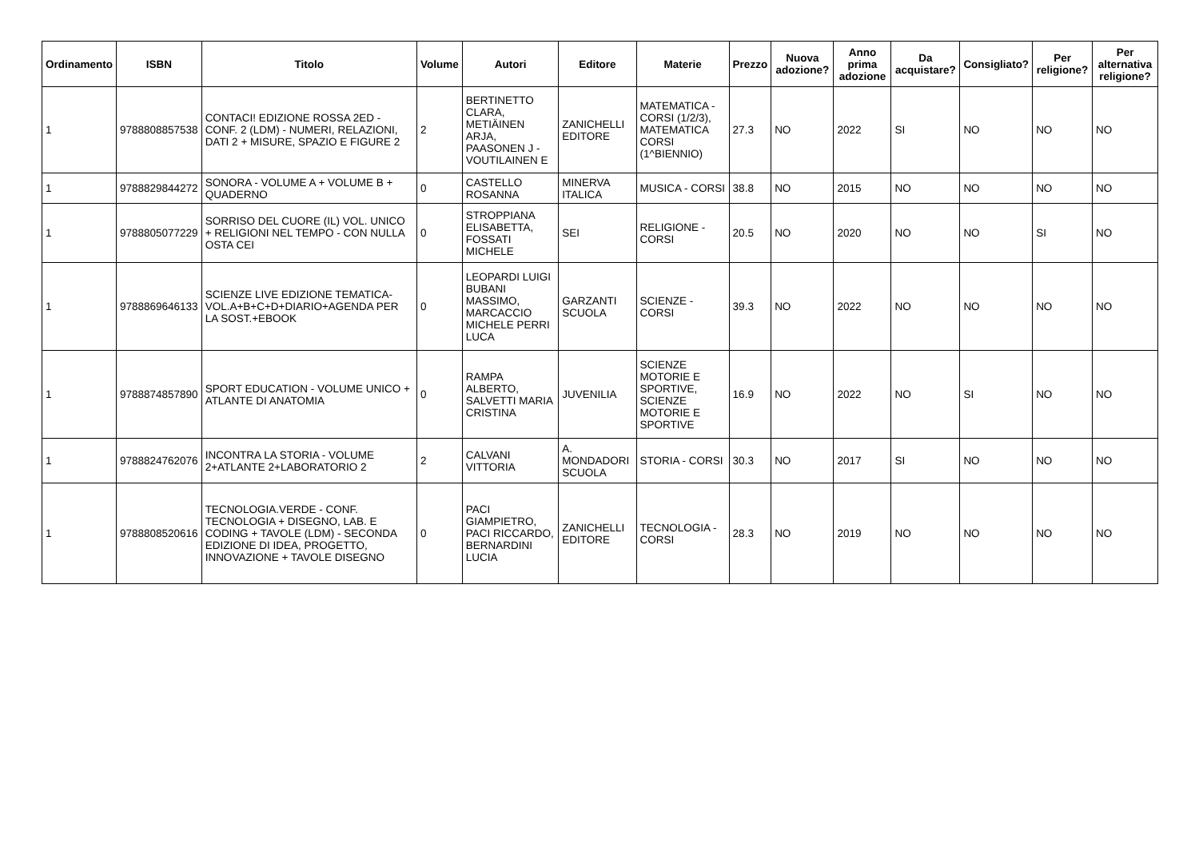| Ordinamento | ISBN | Titolo | Volume | Autori | Editore | Materie | Prezzo | Nuova adozione? | Anno prima adozione | Da acquistare? | Consigliato? | Per religione? | Per alternativa religione? |
| --- | --- | --- | --- | --- | --- | --- | --- | --- | --- | --- | --- | --- | --- |
| 1 | 9788808857538 | CONTACI! EDIZIONE ROSSA 2ED - CONF. 2 (LDM) - NUMERI, RELAZIONI, DATI 2 + MISURE, SPAZIO E FIGURE 2 | 2 | BERTINETTO CLARA, METIÄINEN ARJA, PAASONEN J - VOUTILAINEN E | ZANICHELLI EDITORE | MATEMATICA - CORSI (1/2/3), MATEMATICA CORSI (1^BIENNIO) | 27.3 | NO | 2022 | SI | NO | NO | NO |
| 1 | 9788829844272 | SONORA - VOLUME A + VOLUME B + QUADERNO | 0 | CASTELLO ROSANNA | MINERVA ITALICA | MUSICA - CORSI | 38.8 | NO | 2015 | NO | NO | NO | NO |
| 1 | 9788805077229 | SORRISO DEL CUORE (IL) VOL. UNICO + RELIGIONI NEL TEMPO - CON NULLA OSTA CEI | 0 | STROPPIANA ELISABETTA, FOSSATI MICHELE | SEI | RELIGIONE - CORSI | 20.5 | NO | 2020 | NO | NO | SI | NO |
| 1 | 9788869646133 | SCIENZE LIVE EDIZIONE TEMATICA-VOL.A+B+C+D+DIARIO+AGENDA PER LA SOST.+EBOOK | 0 | LEOPARDI LUIGI BUBANI MASSIMO, MARCACCIO MICHELE PERRI LUCA | GARZANTI SCUOLA | SCIENZE - CORSI | 39.3 | NO | 2022 | NO | NO | NO | NO |
| 1 | 9788874857890 | SPORT EDUCATION - VOLUME UNICO + ATLANTE DI ANATOMIA | 0 | RAMPA ALBERTO, SALVETTI MARIA CRISTINA | JUVENILIA | SCIENZE MOTORIE E SPORTIVE, SCIENZE MOTORIE E SPORTIVE | 16.9 | NO | 2022 | NO | SI | NO | NO |
| 1 | 9788824762076 | INCONTRA LA STORIA - VOLUME 2+ATLANTE 2+LABORATORIO 2 | 2 | CALVANI VITTORIA | A. MONDADORI SCUOLA | STORIA - CORSI | 30.3 | NO | 2017 | SI | NO | NO | NO |
| 1 | 9788808520616 | TECNOLOGIA.VERDE - CONF. TECNOLOGIA + DISEGNO, LAB. E CODING + TAVOLE (LDM) - SECONDA EDIZIONE DI IDEA, PROGETTO, INNOVAZIONE + TAVOLE DISEGNO | 0 | PACI GIAMPIETRO, PACI RICCARDO, BERNARDINI LUCIA | ZANICHELLI EDITORE | TECNOLOGIA - CORSI | 28.3 | NO | 2019 | NO | NO | NO | NO |